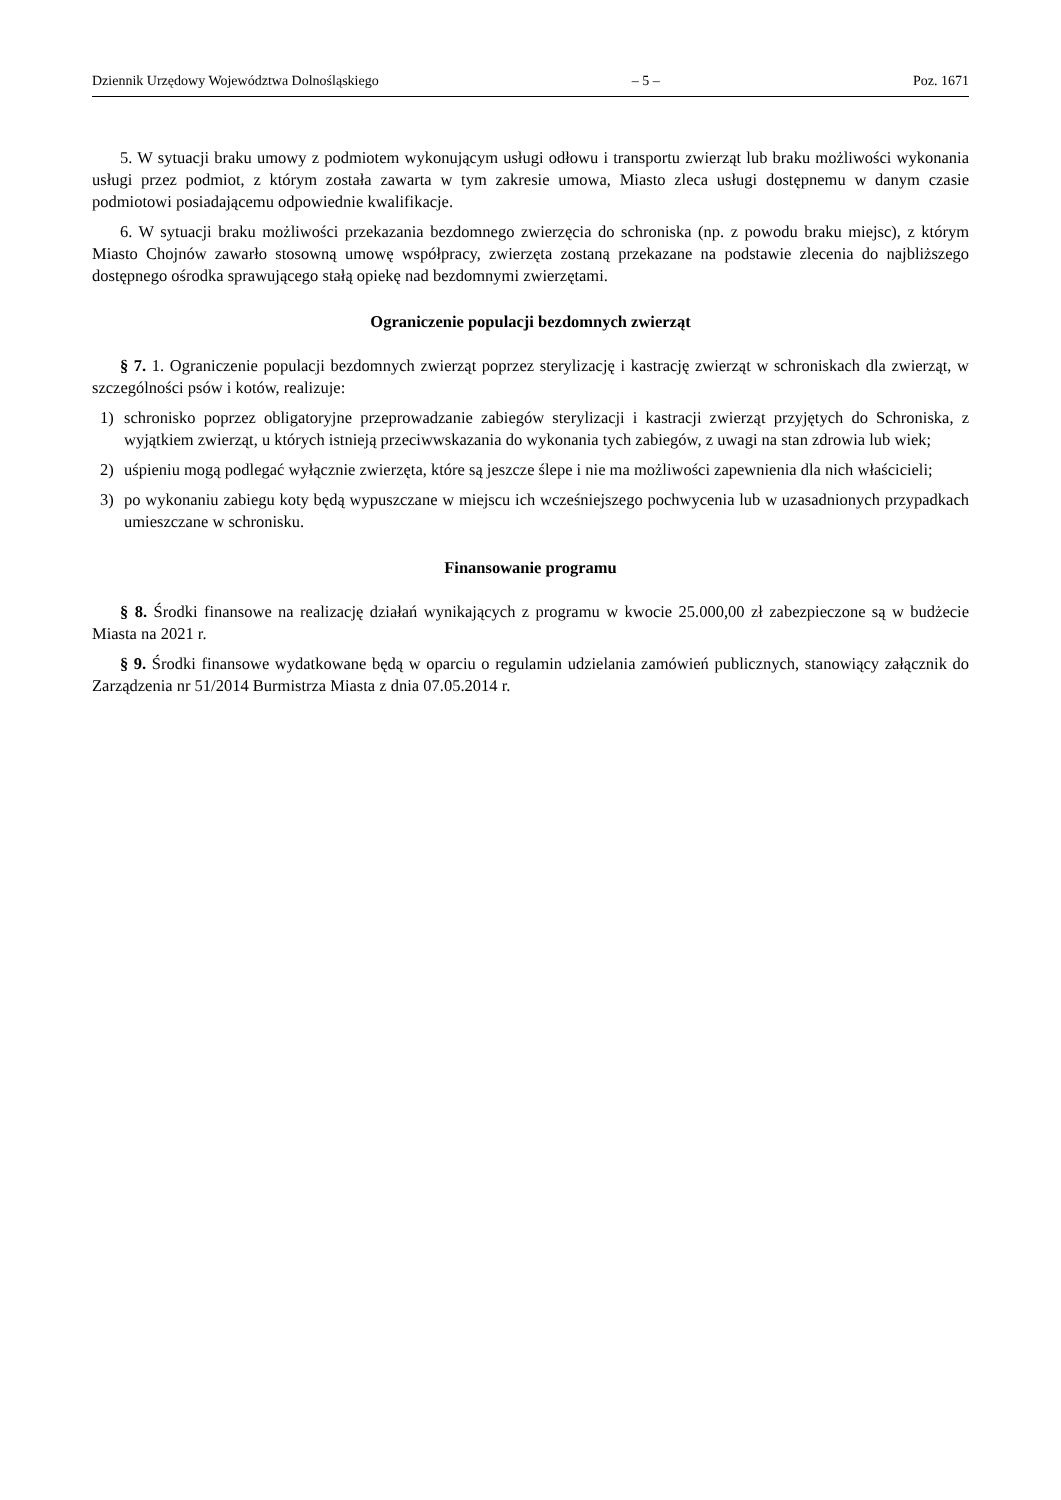Dziennik Urzędowy Województwa Dolnośląskiego – 5 – Poz. 1671
5. W sytuacji braku umowy z podmiotem wykonującym usługi odłowu i transportu zwierząt lub braku możliwości wykonania usługi przez podmiot, z którym została zawarta w tym zakresie umowa, Miasto zleca usługi dostępnemu w danym czasie podmiotowi posiadającemu odpowiednie kwalifikacje.
6. W sytuacji braku możliwości przekazania bezdomnego zwierzęcia do schroniska (np. z powodu braku miejsc), z którym Miasto Chojnów zawarło stosowną umowę współpracy, zwierzęta zostaną przekazane na podstawie zlecenia do najbliższego dostępnego ośrodka sprawującego stałą opiekę nad bezdomnymi zwierzętami.
Ograniczenie populacji bezdomnych zwierząt
§ 7. 1. Ograniczenie populacji bezdomnych zwierząt poprzez sterylizację i kastrację zwierząt w schroniskach dla zwierząt, w szczególności psów i kotów, realizuje:
1) schronisko poprzez obligatoryjne przeprowadzanie zabiegów sterylizacji i kastracji zwierząt przyjętych do Schroniska, z wyjątkiem zwierząt, u których istnieją przeciwwskazania do wykonania tych zabiegów, z uwagi na stan zdrowia lub wiek;
2) uśpieniu mogą podlegać wyłącznie zwierzęta, które są jeszcze ślepe i nie ma możliwości zapewnienia dla nich właścicieli;
3) po wykonaniu zabiegu koty będą wypuszczane w miejscu ich wcześniejszego pochwycenia lub w uzasadnionych przypadkach umieszczane w schronisku.
Finansowanie programu
§ 8. Środki finansowe na realizację działań wynikających z programu w kwocie 25.000,00 zł zabezpieczone są w budżecie Miasta na 2021 r.
§ 9. Środki finansowe wydatkowane będą w oparciu o regulamin udzielania zamówień publicznych, stanowiący załącznik do Zarządzenia nr 51/2014 Burmistrza Miasta z dnia 07.05.2014 r.